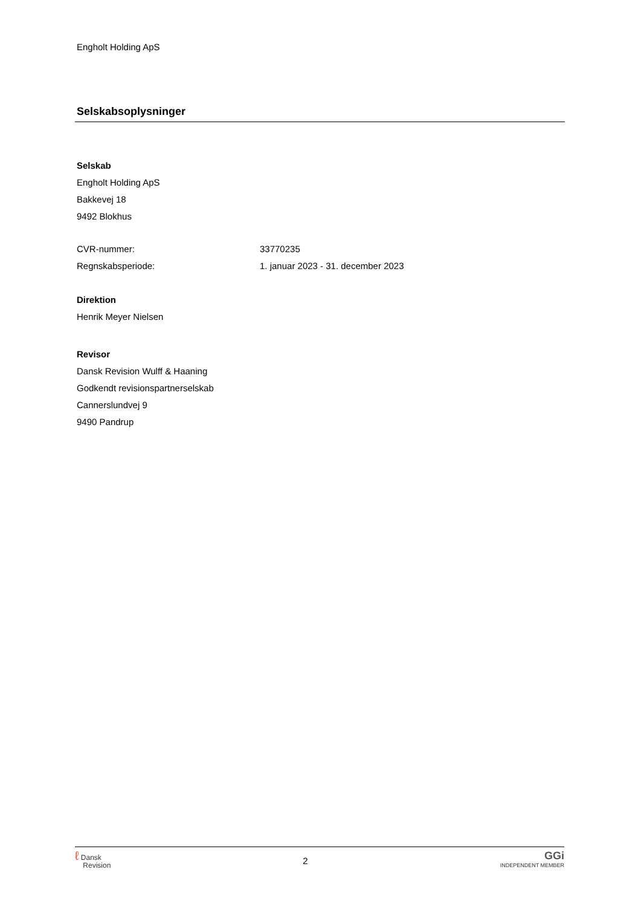Engholt Holding ApS
Selskabsoplysninger
Selskab
Engholt Holding ApS
Bakkevej 18
9492 Blokhus
CVR-nummer: 33770235
Regnskabsperiode: 1. januar 2023 - 31. december 2023
Direktion
Henrik Meyer Nielsen
Revisor
Dansk Revision Wulff & Haaning
Godkendt revisionspartnerselskab
Cannerslundvej 9
9490 Pandrup
ℓ Dansk
Revision
2
GGi
INDEPENDENT MEMBER